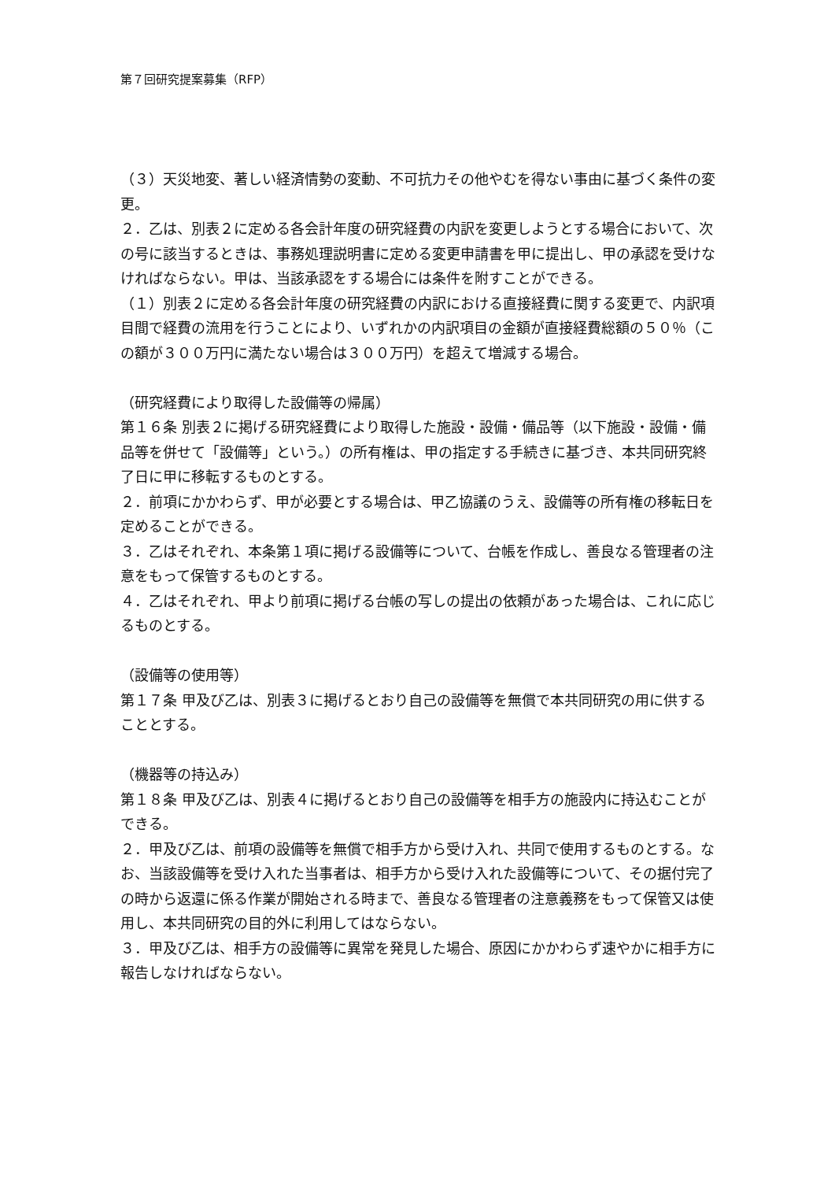第７回研究提案募集（RFP）
（３）天災地変、著しい経済情勢の変動、不可抗力その他やむを得ない事由に基づく条件の変更。
２．乙は、別表２に定める各会計年度の研究経費の内訳を変更しようとする場合において、次の号に該当するときは、事務処理説明書に定める変更申請書を甲に提出し、甲の承認を受けなければならない。甲は、当該承認をする場合には条件を附すことができる。
（１）別表２に定める各会計年度の研究経費の内訳における直接経費に関する変更で、内訳項目間で経費の流用を行うことにより、いずれかの内訳項目の金額が直接経費総額の５０％（この額が３００万円に満たない場合は３００万円）を超えて増減する場合。
（研究経費により取得した設備等の帰属）
第１６条 別表２に掲げる研究経費により取得した施設・設備・備品等（以下施設・設備・備品等を併せて「設備等」という。）の所有権は、甲の指定する手続きに基づき、本共同研究終了日に甲に移転するものとする。
２．前項にかかわらず、甲が必要とする場合は、甲乙協議のうえ、設備等の所有権の移転日を定めることができる。
３．乙はそれぞれ、本条第１項に掲げる設備等について、台帳を作成し、善良なる管理者の注意をもって保管するものとする。
４．乙はそれぞれ、甲より前項に掲げる台帳の写しの提出の依頼があった場合は、これに応じるものとする。
（設備等の使用等）
第１７条 甲及び乙は、別表３に掲げるとおり自己の設備等を無償で本共同研究の用に供することとする。
（機器等の持込み）
第１８条 甲及び乙は、別表４に掲げるとおり自己の設備等を相手方の施設内に持込むことができる。
２．甲及び乙は、前項の設備等を無償で相手方から受け入れ、共同で使用するものとする。なお、当該設備等を受け入れた当事者は、相手方から受け入れた設備等について、その据付完了の時から返還に係る作業が開始される時まで、善良なる管理者の注意義務をもって保管又は使用し、本共同研究の目的外に利用してはならない。
３．甲及び乙は、相手方の設備等に異常を発見した場合、原因にかかわらず速やかに相手方に報告しなければならない。